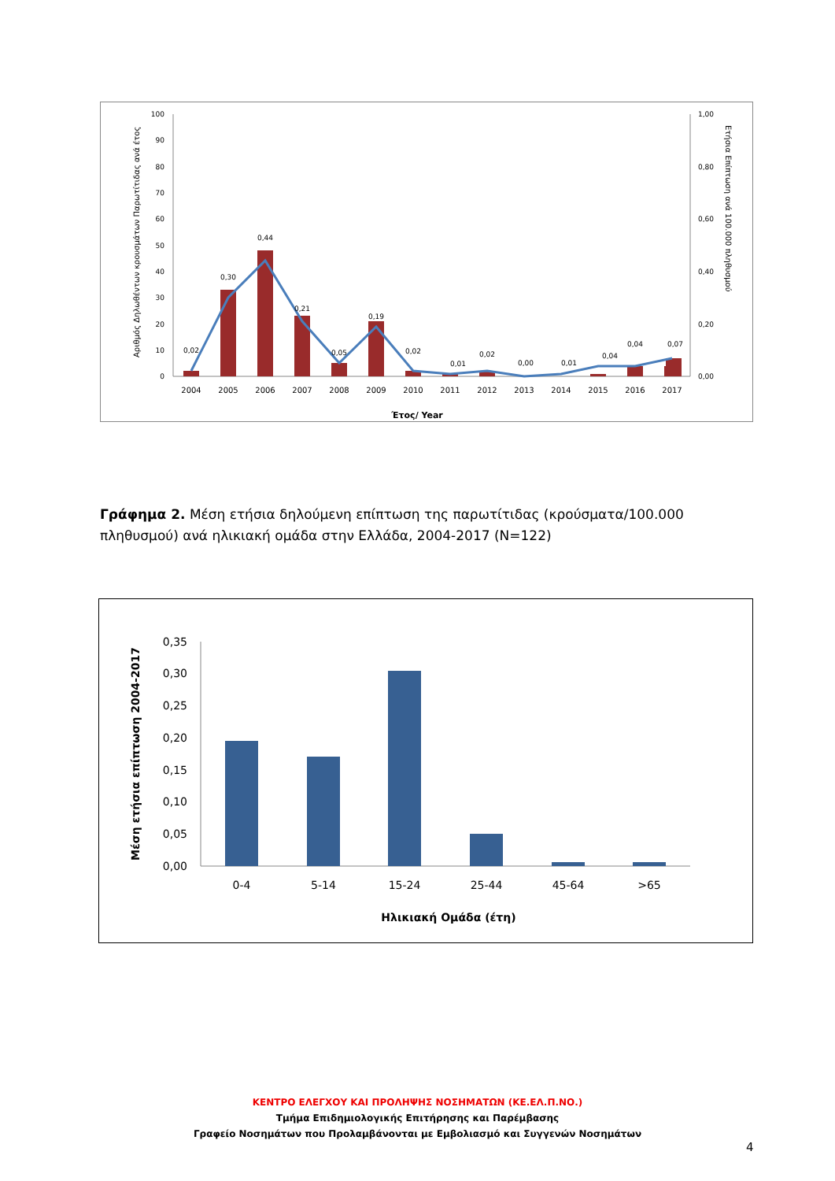Αριθμός Δηλωθέντων κρουσμάτων Παρωτίτιδας ανά έτος
Ετήσια Επίπτωση ανά 100.000 πληθυσμού
0
10
20
30
40
50
60
70
80
90
100
0,00
0,20
0,40
0,60
0,80
1,00
0,02
0,30
0,44
0,21
0,05
0,19
0,02
0,01
0,02
0,00
0,01
0,04
0,04
0,07
2004
2005
2006
2007
2008
2009
2010
2011
2012
2013
2014
2015
2016
2017
Έτος/ Year
Γράφημα 2. Μέση ετήσια δηλούμενη επίπτωση της παρωτίτιδας (κρούσματα/100.000 πληθυσμού) ανά ηλικιακή ομάδα στην Ελλάδα, 2004-2017 (Ν=122)
Μέση ετήσια επίπτωση 2004-2017
0,00
0,05
0,10
0,15
0,20
0,25
0,30
0,35
0-4
5-14
15-24
25-44
45-64
>65
Ηλικιακή Ομάδα (έτη)
ΚΕΝΤΡΟ ΕΛΕΓΧΟΥ ΚΑΙ ΠΡΟΛΗΨΗΣ ΝΟΣΗΜΑΤΩΝ (ΚΕ.ΕΛ.Π.ΝΟ.)
Τμήμα Επιδημιολογικής Επιτήρησης και Παρέμβασης
Γραφείο Νοσημάτων που Προλαμβάνονται με Εμβολιασμό και Συγγενών Νοσημάτων
4